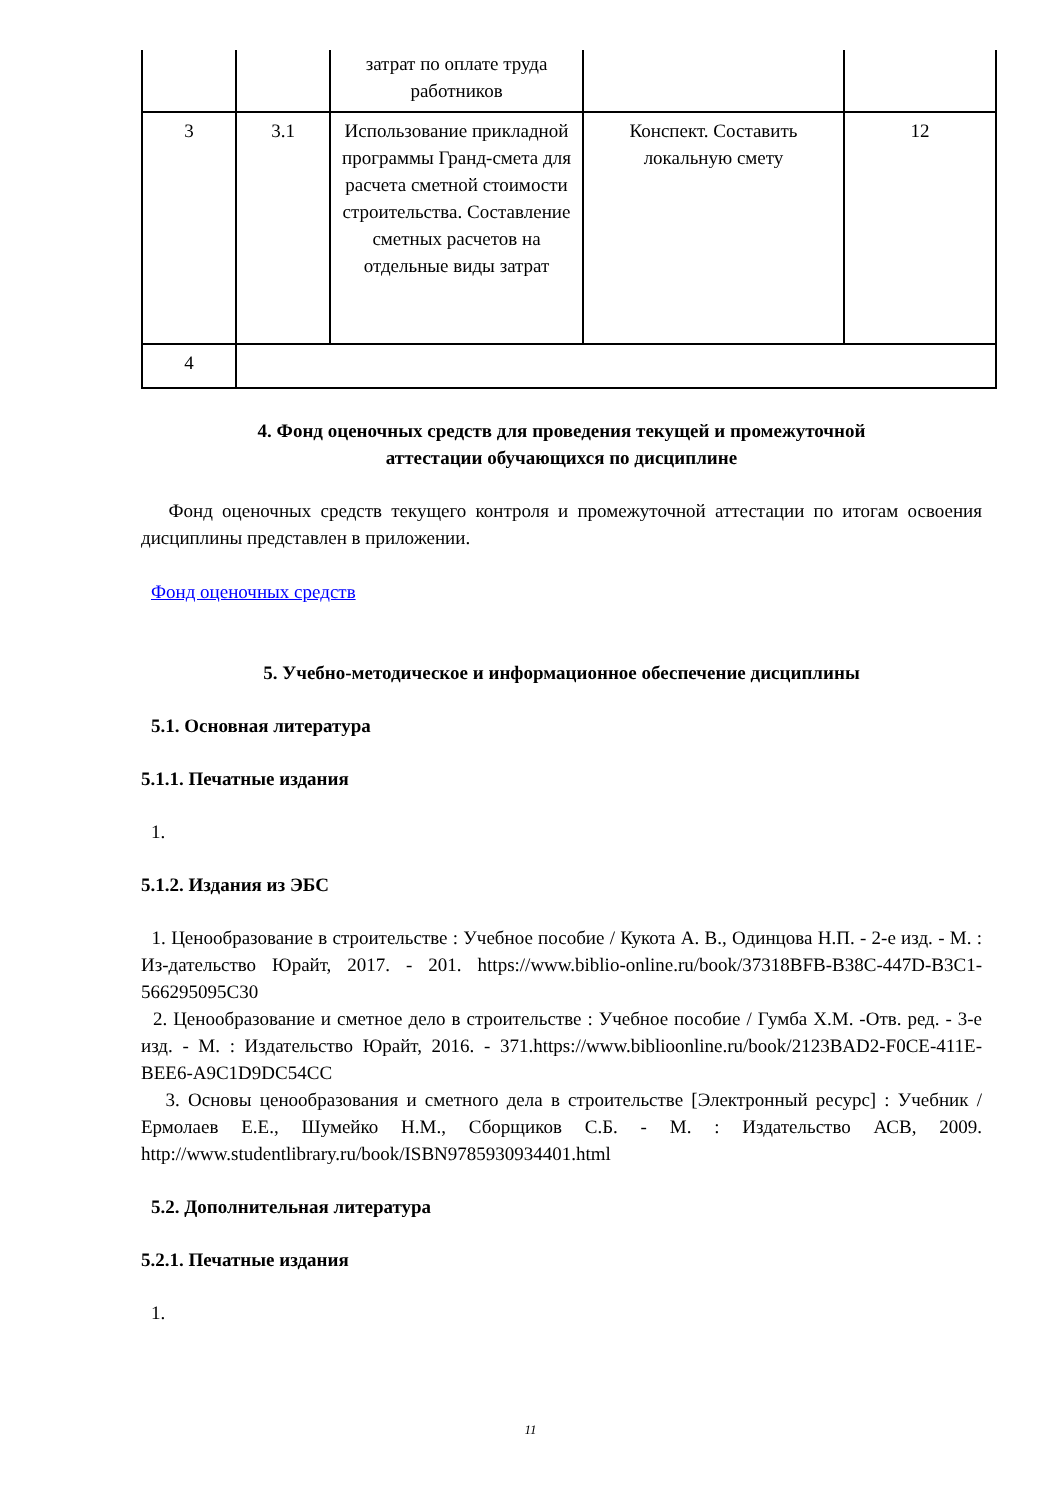| | | затрат по оплате труда работников | | |
| 3 | 3.1 | Использование прикладной программы Гранд-смета для расчета сметной стоимости строительства. Составление сметных расчетов на отдельные виды затрат | Конспект. Составить локальную смету | 12 |
| 4 | | | | |
4. Фонд оценочных средств для проведения текущей и промежуточной
аттестации обучающихся по дисциплине
Фонд оценочных средств текущего контроля и промежуточной аттестации по итогам освоения дисциплины представлен в приложении.
Фонд оценочных средств
5. Учебно-методическое и информационное обеспечение дисциплины
5.1. Основная литература
5.1.1. Печатные издания
1.
5.1.2. Издания из ЭБС
1. Ценообразование в строительстве : Учебное пособие / Кукота А. В., Одинцова Н.П. - 2-е изд. - М. : Из-дательство Юрайт, 2017. - 201. https://www.biblio-online.ru/book/37318BFB-B38C-447D-B3C1-566295095C30
2. Ценообразование и сметное дело в строительстве : Учебное пособие / Гумба Х.М. -Отв. ред. - 3-е изд. - М. : Издательство Юрайт, 2016. - 371.https://www.biblioonline.ru/book/2123BAD2-F0CE-411E-BEE6-A9C1D9DC54CC
3. Основы ценообразования и сметного дела в строительстве [Электронный ресурс] : Учебник / Ермолаев Е.Е., Шумейко Н.М., Сборщиков С.Б. - М. : Издательство АСВ, 2009. http://www.studentlibrary.ru/book/ISBN9785930934401.html
5.2. Дополнительная литература
5.2.1. Печатные издания
1.
11